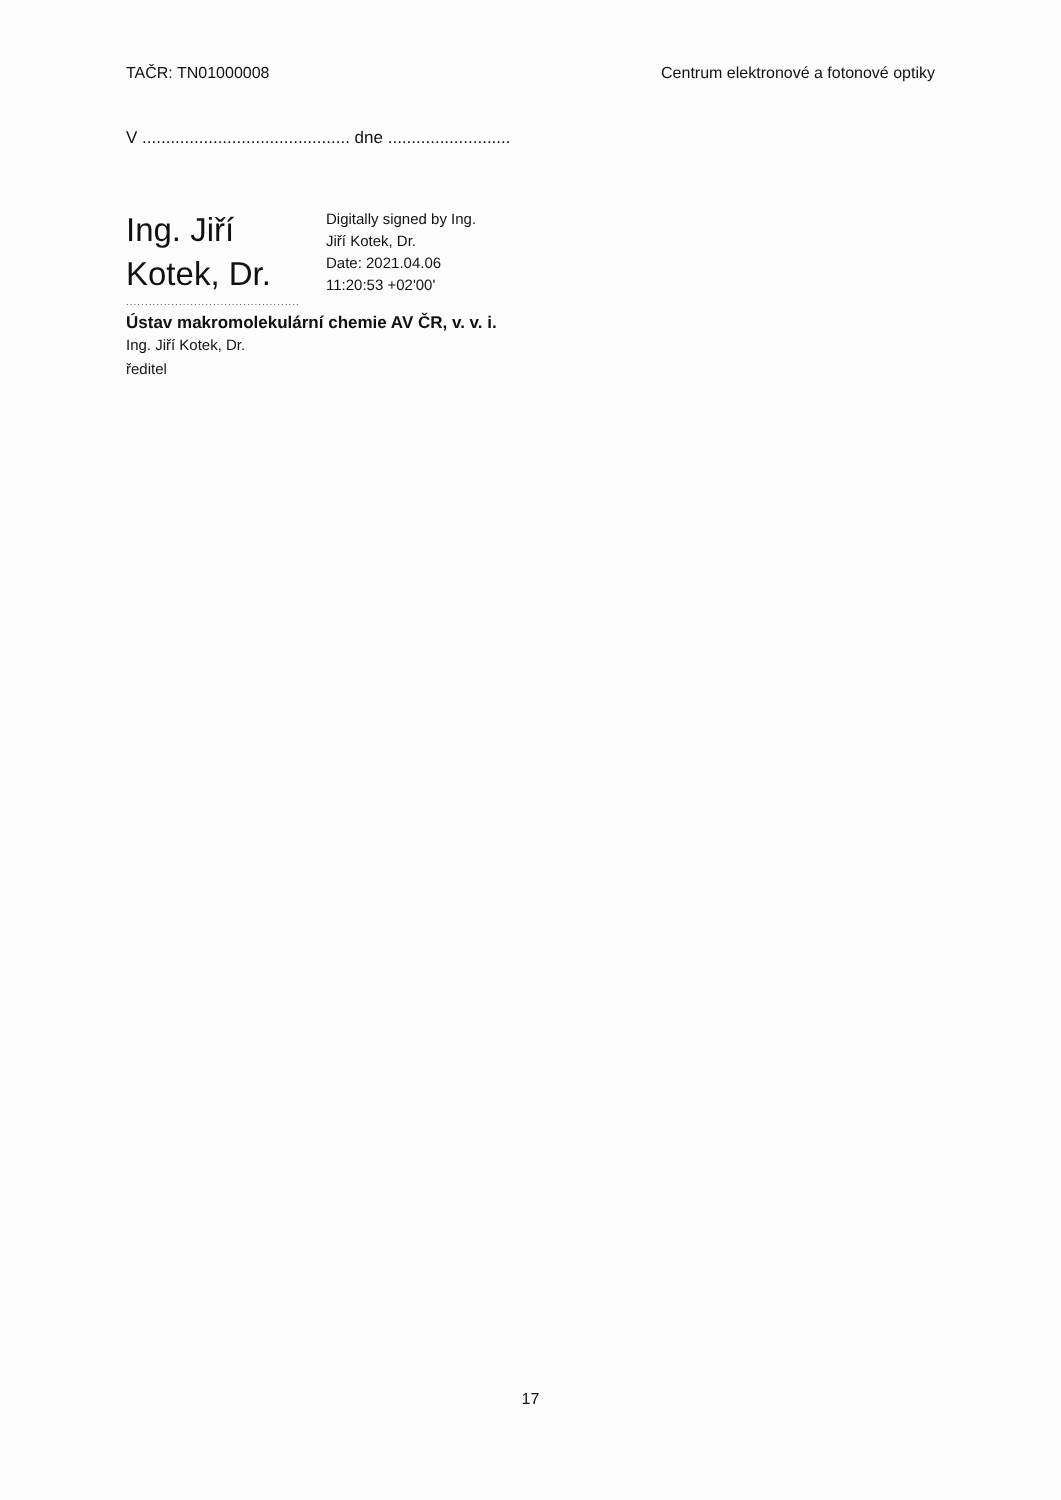TAČR: TN01000008 Centrum elektronové a fotonové optiky
V ............................................ dne ..........................
Ing. Jiří
Kotek, Dr.
Digitally signed by Ing.
Jiří Kotek, Dr.
Date: 2021.04.06
11:20:53 +02'00'
..............................................
Ústav makromolekulární chemie AV ČR, v. v. i.
Ing. Jiří Kotek, Dr.
ředitel
17